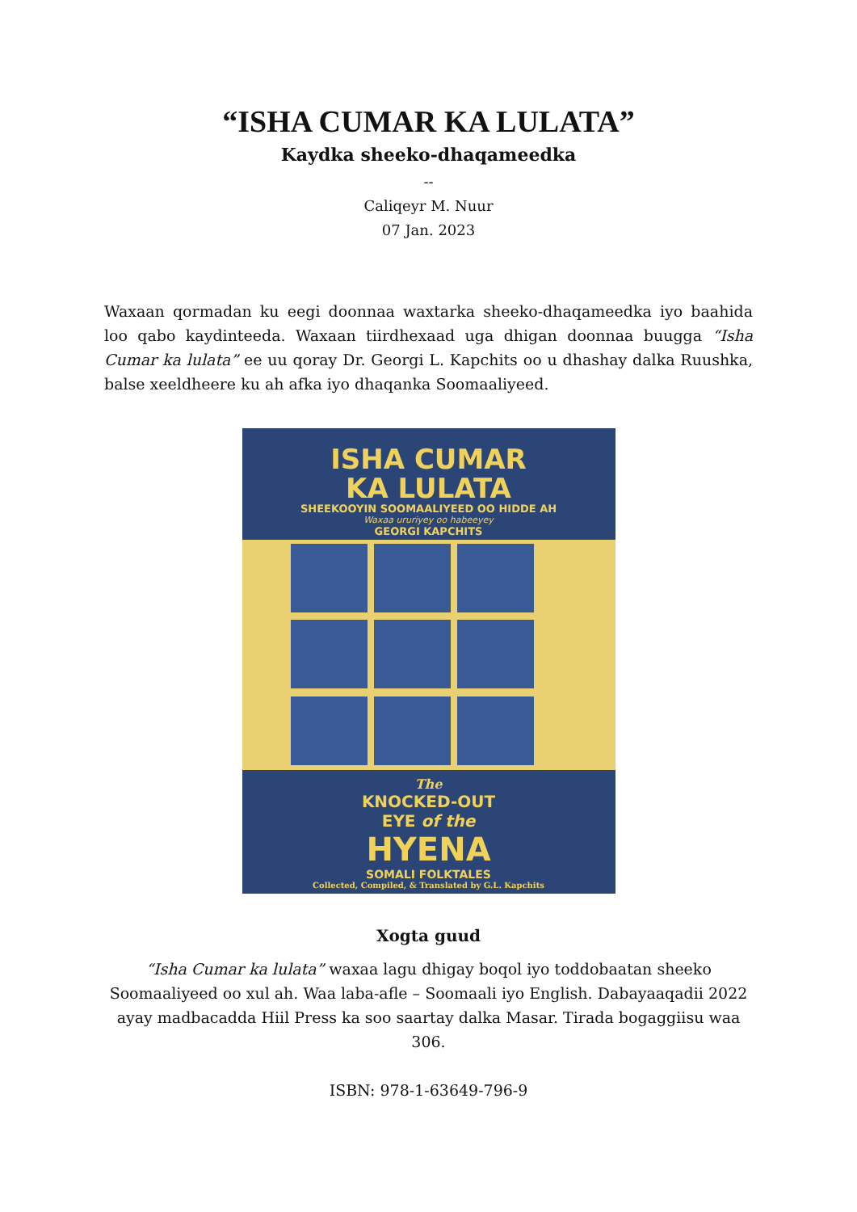“ISHA CUMAR KA LULATA”
Kaydka sheeko-dhaqameedka
--
Caliqeyr M. Nuur
07 Jan. 2023
Waxaan qormadan ku eegi doonnaa waxtarka sheeko-dhaqameedka iyo baahida loo qabo kaydinteeda. Waxaan tiirdhexaad uga dhigan doonnaa buugga “Isha Cumar ka lulata” ee uu qoray Dr. Georgi L. Kapchits oo u dhashay dalka Ruushka, balse xeeldheere ku ah afka iyo dhaqanka Soomaaliyeed.
ISHA CUMAR
KA LULATA
SHEEKOOYIN SOOMAALIYEED OO HIDDE AH
Waxaa ururiyey oo habeeyey
GEORGI KAPCHITS
The
KNOCKED-OUT
EYE of the
HYENA
SOMALI FOLKTALES
Collected, Compiled, & Translated by G.L. Kapchits
Xogta guud
“Isha Cumar ka lulata” waxaa lagu dhigay boqol iyo toddobaatan sheeko Soomaaliyeed oo xul ah. Waa laba-afle – Soomaali iyo English. Dabayaaqadii 2022 ayay madbacadda Hiil Press ka soo saartay dalka Masar. Tirada bogaggiisu waa 306.
ISBN: 978-1-63649-796-9